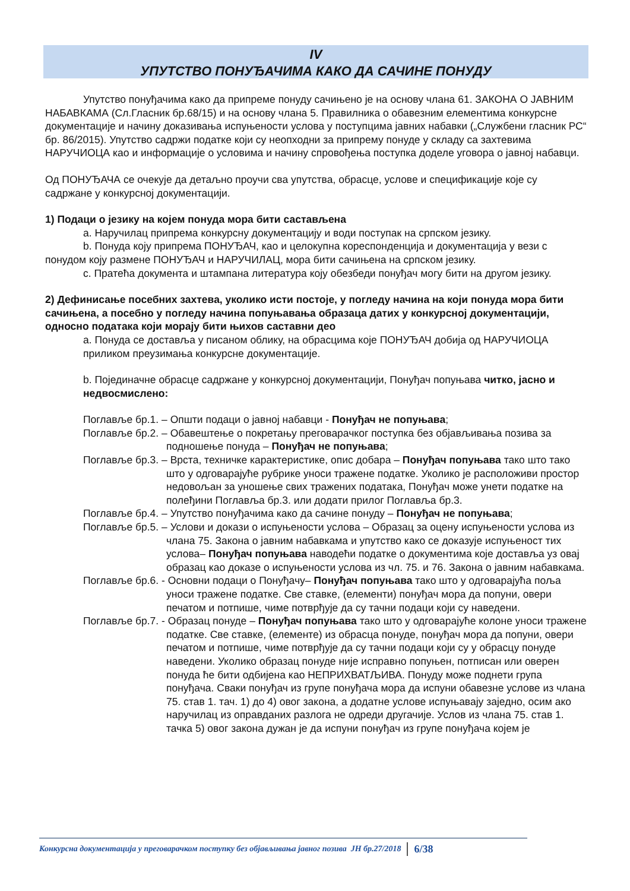IV
УПУТСТВО ПОНУЂАЧИМА КАКО ДА САЧИНЕ ПОНУДУ
Упутство понуђачима како да припреме понуду сачињено је на основу члана 61. ЗАКОНА О ЈАВНИМ НАБАВКАМА (Сл.Гласник бр.68/15) и на основу члана 5. Правилника о обавезним елементима конкурсне документације и начину доказивања испуњености услова у поступцима јавних набавки („Службени гласник РС“ бр. 86/2015). Упутство садржи податке који су неопходни за припрему понуде у складу са захтевима НАРУЧИОЦА као и информације о условима и начину спровођења поступка доделе уговора о јавној набавци.
Од ПОНУЂАЧА се очекује да детаљно проучи сва упутства, обрасце, услове и спецификације које су садржане у конкурсној документацији.
1) Подаци о језику на којем понуда мора бити састављена
a. Наручилац припрема конкурсну документацију и води поступак на српском језику.
b. Понуда коју припрема ПОНУЂАЧ, као и целокупна кореспонденција и документација у вези с понудом коју размене ПОНУЂАЧ и НАРУЧИЛАЦ, мора бити сачињена на српском језику.
c. Пратећа документа и штампана литература коју обезбеди понуђач могу бити на другом језику.
2) Дефинисање посебних захтева, уколико исти постоје, у погледу начина на који понуда мора бити сачињена, а посебно у погледу начина попуњавања образаца датих у конкурсној документацији, односно података који морају бити њихов саставни део
a. Понуда се доставља у писаном облику, на обрасцима које ПОНУЂАЧ добија од НАРУЧИОЦА приликом преузимања конкурсне документације.
b. Појединачне обрасце садржане у конкурсној документацији, Понуђач попуњава читко, јасно и недвосмислено:
Поглавље бр.1. – Општи подаци о јавној набавци - Понуђач не попуњава;
Поглавље бр.2. – Обавештење о покретању преговарачког поступка без објављивања позива за подношење понуда – Понуђач не попуњава;
Поглавље бр.3. – Врста, техничке карактеристике, опис добара – Понуђач попуњава тако што тако што у одговарајуће рубрике уноси тражене податке. Уколико је расположиви простор недовољан за уношење свих тражених података, Понуђач може унети податке на полеђини Поглавља бр.3. или додати прилог Поглавља бр.3.
Поглавље бр.4. – Упутство понуђачима како да сачине понуду – Понуђач не попуњава;
Поглавље бр.5. – Услови и докази о испуњености услова – Образац за оцену испуњености услова из члана 75. Закона о јавним набавкама и упутство како се доказује испуњеност тих услова– Понуђач попуњава наводећи податке о документима које доставља уз овај образац као доказе о испуњености услова из чл. 75. и 76. Закона о јавним набавкама.
Поглавље бр.6. - Основни подаци о Понуђачу– Понуђач попуњава тако што у одговарајућа поља уноси тражене податке. Све ставке, (елементи) понуђач мора да попуни, овери печатом и потпише, чиме потврђује да су тачни подаци који су наведени.
Поглавље бр.7. - Образац понуде – Понуђач попуњава тако што у одговарајуће колоне уноси тражене податке. Све ставке, (елементе) из обрасца понуде, понуђач мора да попуни, овери печатом и потпише, чиме потврђује да су тачни подаци који су у обрасцу понуде наведени. Уколико образац понуде није исправно попуњен, потписан или оверен понуда ће бити одбијена као НЕПРИХВАТЉИВА. Понуду може поднети група понуђача. Сваки понуђач из групе понуђача мора да испуни обавезне услове из члана 75. став 1. тач. 1) до 4) овог закона, а додатне услове испуњавају заједно, осим ако наручилац из оправданих разлога не одреди другачије. Услов из члана 75. став 1. тачка 5) овог закона дужан је да испуни понуђач из групе понуђача којем је
Конкурсна документација у преговарачком поступку без објављивања јавног позива ЈН бр.27/2018 6/38